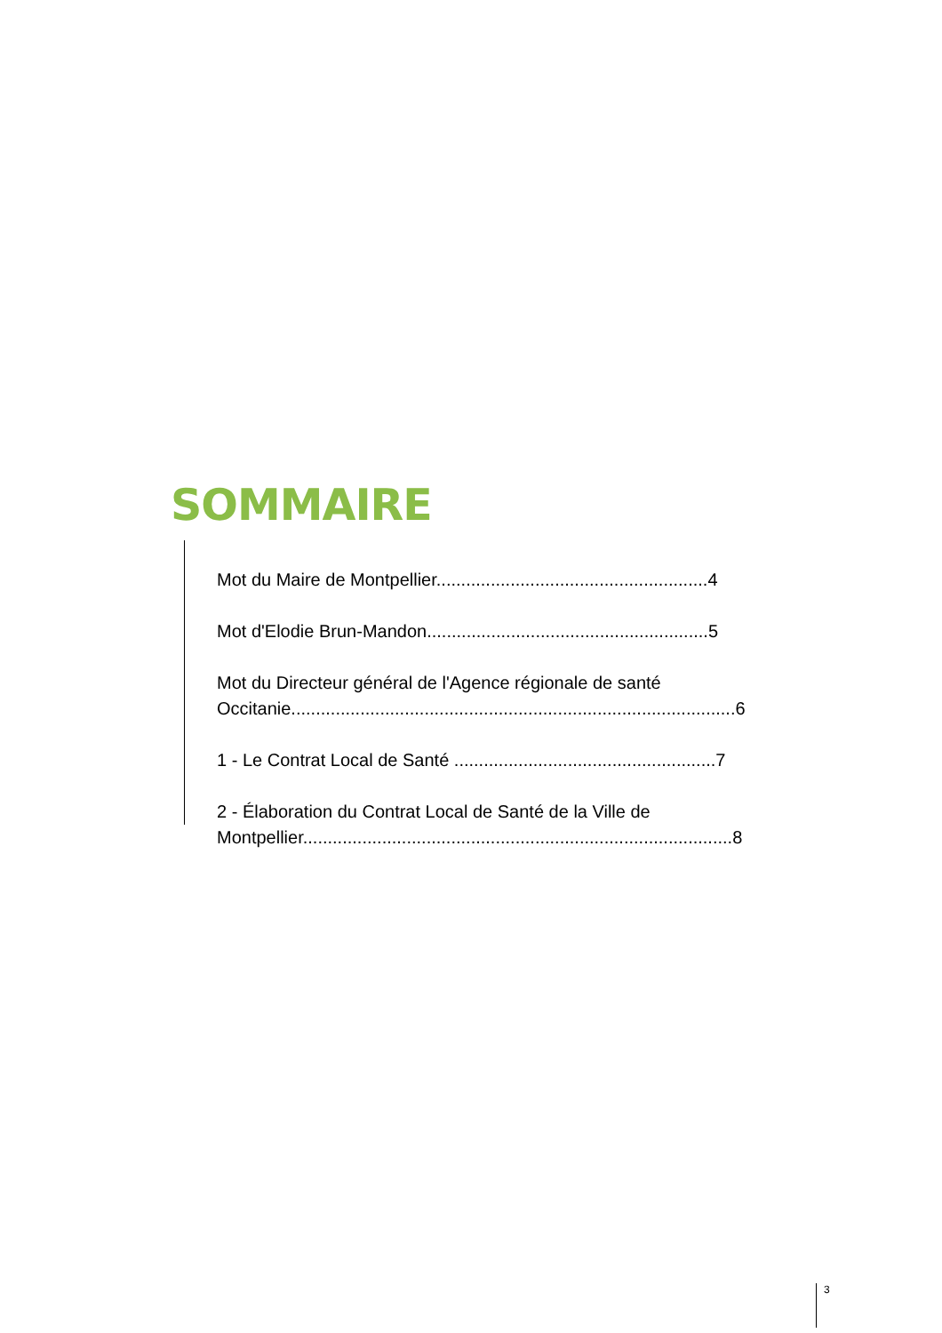SOMMAIRE
Mot du Maire de Montpellier.......................................................4
Mot d'Elodie Brun-Mandon.........................................................5
Mot du Directeur général de l'Agence régionale de santé Occitanie..........................................................................................6
1 - Le Contrat Local de Santé .....................................................7
2 - Élaboration du Contrat Local de Santé de la Ville de Montpellier.......................................................................................8
3